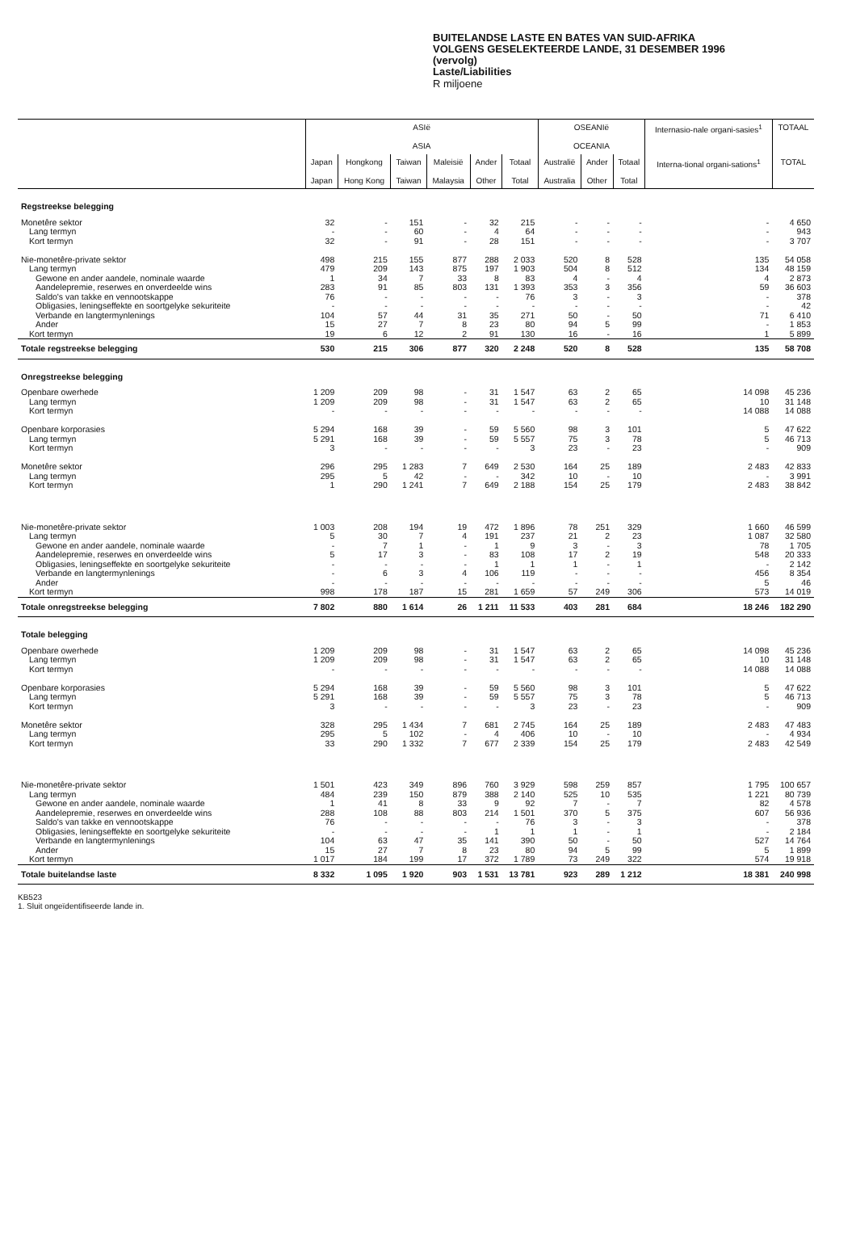BUITELANDSE LASTE EN BATES VAN SUID-AFRIKA
VOLGENS GESELEKTEERDE LANDE, 31 DESEMBER 1996
(vervolg)
Laste/Liabilities
R miljoene
| | ASIë ASIA | | | | | | OSEANIë OCEANIA | | | Internasio-nale organi-sasies<sup>1</sup> | TOTAAL |
| --- | --- | --- | --- | --- | --- | --- | --- | --- | --- | --- | --- |
| | Japan Japan | Hongkong Hong Kong | Taiwan Taiwan | Maleisië Malaysia | Ander Other | Totaal Total | Australië Australia | Ander Other | Totaal Total | Interna-tional organi-sations<sup>1</sup> | TOTAL |
| Regstreekse belegging | | | | | | | | | | | |
| Monetêre sektor | 32 | - | 151 | - | 32 | 215 | - | - | - | - | 4 650 |
| Lang termyn | - | - | 60 | - | 4 | 64 | - | - | - | - | 943 |
| Kort termyn | 32 | - | 91 | - | 28 | 151 | - | - | - | - | 3 707 |
| Nie-monetêre-private sektor | 498 | 215 | 155 | 877 | 288 | 2 033 | 520 | 8 | 528 | 135 | 54 058 |
| Lang termyn | 479 | 209 | 143 | 875 | 197 | 1 903 | 504 | 8 | 512 | 134 | 48 159 |
| Gewone en ander aandele, nominale waarde | 1 | 34 | 7 | 33 | 8 | 83 | 4 | - | 4 | 4 | 2 873 |
| Aandelepremie, reserwes en onverdeelde wins | 283 | 91 | 85 | 803 | 131 | 1 393 | 353 | 3 | 356 | 59 | 36 603 |
| Saldo's van takke en vennootskappe | 76 | - | - | - | - | 76 | 3 | - | 3 | - | 378 |
| Obligasies, leningseffekte en soortgelyke sekuriteite | - | - | - | - | - | - | - | - | - | - | 42 |
| Verbande en langtermynlenings | 104 | 57 | 44 | 31 | 35 | 271 | 50 | - | 50 | 71 | 6 410 |
| Ander | 15 | 27 | 7 | 8 | 23 | 80 | 94 | 5 | 99 | - | 1 853 |
| Kort termyn | 19 | 6 | 12 | 2 | 91 | 130 | 16 | - | 16 | 1 | 5 899 |
| Totale regstreekse belegging | 530 | 215 | 306 | 877 | 320 | 2 248 | 520 | 8 | 528 | 135 | 58 708 |
| Onregstreekse belegging | | | | | | | | | | | |
| Openbare owerhede | 1 209 | 209 | 98 | - | 31 | 1 547 | 63 | 2 | 65 | 14 098 | 45 236 |
| Lang termyn | 1 209 | 209 | 98 | - | 31 | 1 547 | 63 | 2 | 65 | 10 | 31 148 |
| Kort termyn | - | - | - | - | - | - | - | - | - | 14 088 | 14 088 |
| Openbare korporasies | 5 294 | 168 | 39 | - | 59 | 5 560 | 98 | 3 | 101 | 5 | 47 622 |
| Lang termyn | 5 291 | 168 | 39 | - | 59 | 5 557 | 75 | 3 | 78 | 5 | 46 713 |
| Kort termyn | 3 | - | - | - | - | 3 | 23 | - | 23 | - | 909 |
| Monetêre sektor | 296 | 295 | 1 283 | 7 | 649 | 2 530 | 164 | 25 | 189 | 2 483 | 42 833 |
| Lang termyn | 295 | 5 | 42 | - | - | 342 | 10 | - | 10 | - | 3 991 |
| Kort termyn | 1 | 290 | 1 241 | 7 | 649 | 2 188 | 154 | 25 | 179 | 2 483 | 38 842 |
| Nie-monetêre-private sektor | 1 003 | 208 | 194 | 19 | 472 | 1 896 | 78 | 251 | 329 | 1 660 | 46 599 |
| Lang termyn | 5 | 30 | 7 | 4 | 191 | 237 | 21 | 2 | 23 | 1 087 | 32 580 |
| Gewone en ander aandele, nominale waarde | - | 7 | 1 | - | 1 | 9 | 3 | - | 3 | 78 | 1 705 |
| Aandelepremie, reserwes en onverdeelde wins | 5 | 17 | 3 | - | 83 | 108 | 17 | 2 | 19 | 548 | 20 333 |
| Obligasies, leningseffekte en soortgelyke sekuriteite | - | - | - | - | 1 | 1 | 1 | - | 1 | - | 2 142 |
| Verbande en langtermynlenings | - | 6 | 3 | 4 | 106 | 119 | - | - | - | 456 | 8 354 |
| Ander | - | - | - | - | - | - | - | - | - | 5 | 46 |
| Kort termyn | 998 | 178 | 187 | 15 | 281 | 1 659 | 57 | 249 | 306 | 573 | 14 019 |
| Totale onregstreekse belegging | 7 802 | 880 | 1 614 | 26 | 1 211 | 11 533 | 403 | 281 | 684 | 18 246 | 182 290 |
| Totale belegging | | | | | | | | | | | |
| Openbare owerhede | 1 209 | 209 | 98 | - | 31 | 1 547 | 63 | 2 | 65 | 14 098 | 45 236 |
| Lang termyn | 1 209 | 209 | 98 | - | 31 | 1 547 | 63 | 2 | 65 | 10 | 31 148 |
| Kort termyn | - | - | - | - | - | - | - | - | - | 14 088 | 14 088 |
| Openbare korporasies | 5 294 | 168 | 39 | - | 59 | 5 560 | 98 | 3 | 101 | 5 | 47 622 |
| Lang termyn | 5 291 | 168 | 39 | - | 59 | 5 557 | 75 | 3 | 78 | 5 | 46 713 |
| Kort termyn | 3 | - | - | - | - | 3 | 23 | - | 23 | - | 909 |
| Monetêre sektor | 328 | 295 | 1 434 | 7 | 681 | 2 745 | 164 | 25 | 189 | 2 483 | 47 483 |
| Lang termyn | 295 | 5 | 102 | - | 4 | 406 | 10 | - | 10 | - | 4 934 |
| Kort termyn | 33 | 290 | 1 332 | 7 | 677 | 2 339 | 154 | 25 | 179 | 2 483 | 42 549 |
| Nie-monetêre-private sektor | 1 501 | 423 | 349 | 896 | 760 | 3 929 | 598 | 259 | 857 | 1 795 | 100 657 |
| Lang termyn | 484 | 239 | 150 | 879 | 388 | 2 140 | 525 | 10 | 535 | 1 221 | 80 739 |
| Gewone en ander aandele, nominale waarde | 1 | 41 | 8 | 33 | 9 | 92 | 7 | - | 7 | 82 | 4 578 |
| Aandelepremie, reserwes en onverdeelde wins | 288 | 108 | 88 | 803 | 214 | 1 501 | 370 | 5 | 375 | 607 | 56 936 |
| Saldo's van takke en vennootskappe | 76 | - | - | - | - | 76 | 3 | - | 3 | - | 378 |
| Obligasies, leningseffekte en soortgelyke sekuriteite | - | - | - | - | 1 | 1 | 1 | - | 1 | - | 2 184 |
| Verbande en langtermynlenings | 104 | 63 | 47 | 35 | 141 | 390 | 50 | - | 50 | 527 | 14 764 |
| Ander | 15 | 27 | 7 | 8 | 23 | 80 | 94 | 5 | 99 | 5 | 1 899 |
| Kort termyn | 1 017 | 184 | 199 | 17 | 372 | 1 789 | 73 | 249 | 322 | 574 | 19 918 |
| Totale buitelandse laste | 8 332 | 1 095 | 1 920 | 903 | 1 531 | 13 781 | 923 | 289 | 1 212 | 18 381 | 240 998 |
KB523
1. Sluit ongeïdentifiseerde lande in.